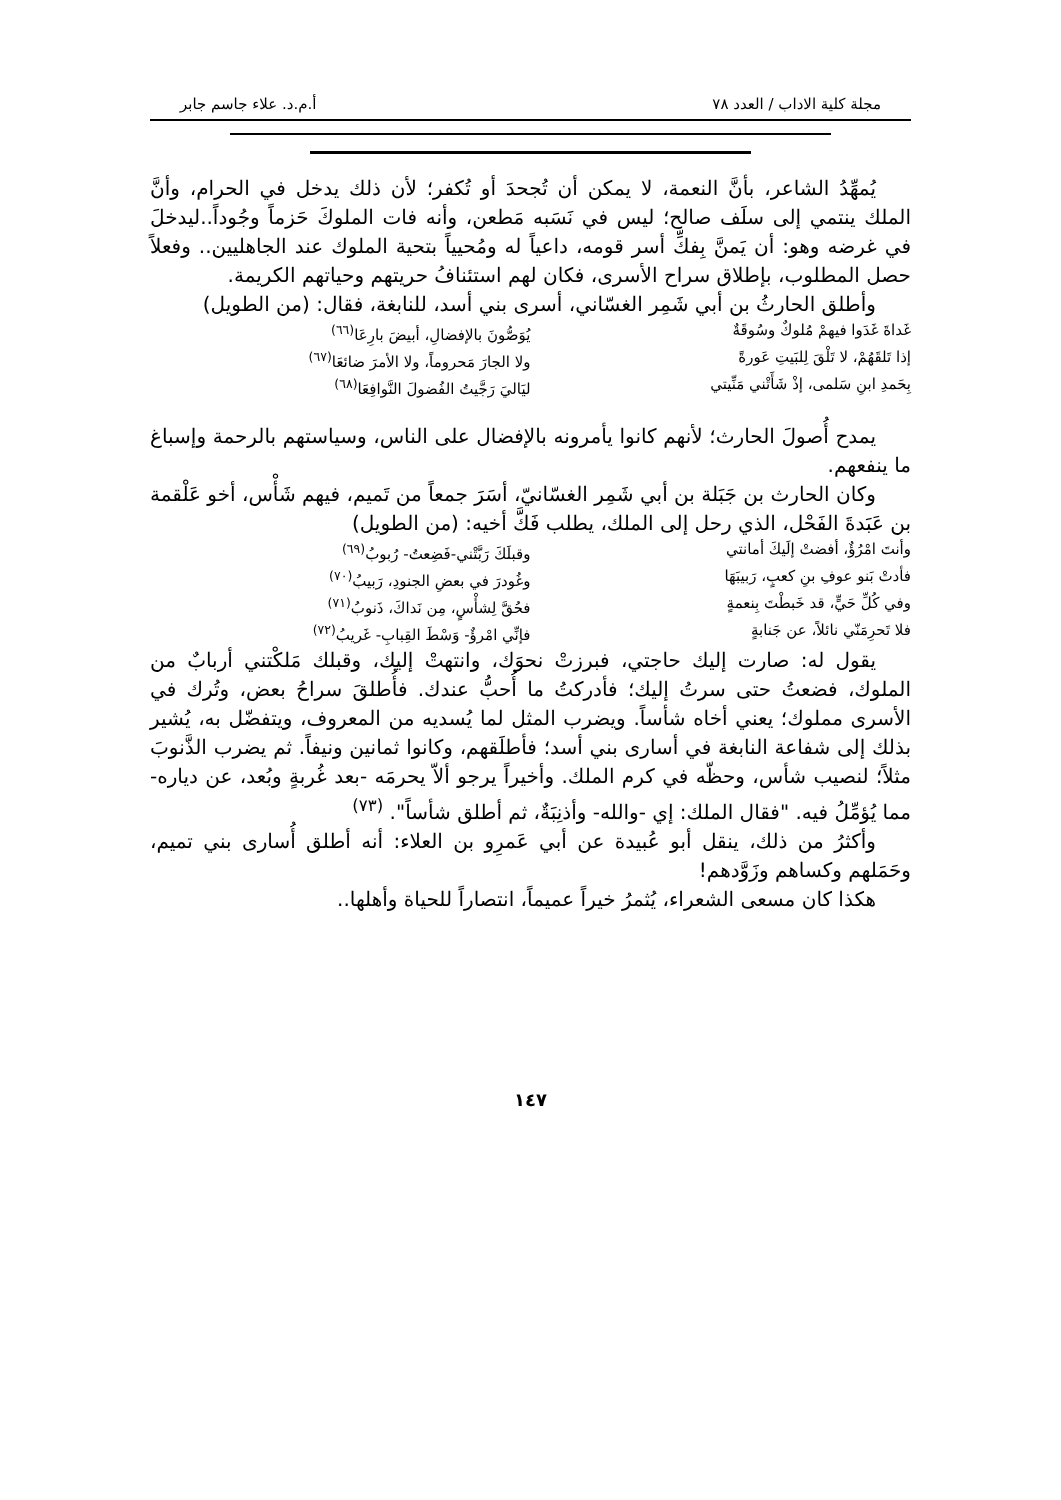مجلة كلية الاداب / العدد ٧٨ أ.م.د. علاء جاسم جابر
يُمهِّدُ الشاعر، بأنَّ النعمة، لا يمكن أن تُجحدَ أو تُكفر؛ لأن ذلك يدخل في الحرام، وأنَّ الملك ينتمي إلى سلَف صالح؛ ليس في نَسَبه مَطعن، وأنه فات الملوكَ حَزماً وجُوداً..ليدخلَ في غرضه وهو: أن يَمنَّ بِفكِّ أسر قومه، داعياً له ومُحيياً بتحية الملوك عند الجاهليين.. وفعلاً حصل المطلوب، بإطلاق سراح الأسرى، فكان لهم استئنافُ حريتهم وحياتهم الكريمة.
وأطلق الحارثُ بن أبي شَمِر الغسّاني، أسرى بني أسد، للنابغة، فقال: (من الطويل)
غَداةَ غَدَوا فيهمْ مُلوكٌ وسُوقَةٌ يُوَصُّونَ بالإفضالِ، أبيضَ بارِعَا<sup>(٦٦)</sup>
إذا تَلقَهُمْ، لا تَلْقَ لِلبَيتِ عَورةً ولا الجارَ مَحروماً، ولا الأمرَ ضائعَا<sup>(٦٧)</sup>
بِحَمدِ ابنِ سَلمى، إذْ شَأَتْني مَنِّيتي ليَاليَ رَجَّيتُ الفُضولَ النَّوافِعَا<sup>(٦٨)</sup>
يمدح أُصولَ الحارث؛ لأنهم كانوا يأمرونه بالإفضال على الناس، وسياستهم بالرحمة وإسباغ ما ينفعهم.
وكان الحارث بن جَبَلة بن أبي شَمِر الغسّانيّ، أسَرَ جمعاً من تَميم، فيهم شَأْس، أخو عَلْقمة بن عَبَدةَ الفَحْل، الذي رحل إلى الملك، يطلب فَكَّ أخيه: (من الطويل)
وأنتَ امْرُؤٌ، أفضتْ إلَيكَ أمانتي وقبلَكَ رَبَّتْني-فَضِعتُ- رُبوبُ<sup>(٦٩)</sup>
فأدتْ بَنو عوفِ بنِ كعبٍ، رَبيبَهَا وغُودرَ في بعضِ الجنودِ، رَبيبُ<sup>(٧٠)</sup>
وفي كُلِّ حَيٍّ، قد خَبطْتَ بِنعمةٍ فحُقَّ لِشأْسٍ، مِن نَداكَ، ذَنوبُ<sup>(٧١)</sup>
فلا تَحرِمَنّي نائلاً، عن جَنابةٍ فإنِّي امْرؤٌ- وَسْطَ القِبابِ- غَريبُ<sup>(٧٢)</sup>
يقول له: صارت إليك حاجتي، فبرزتْ نحوَك، وانتهتْ إليك، وقبلك مَلكْتني أربابٌ من الملوك، فضعتُ حتى سرتُ إليك؛ فأدركتُ ما أُحبُّ عندك. فأُطلقَ سراحُ بعض، وتُرك في الأسرى مملوك؛ يعني أخاه شأساً. ويضرب المثل لما يُسديه من المعروف، ويتفضّل به، يُشير بذلك إلى شفاعة النابغة في أسارى بني أسد؛ فأطلَقهم، وكانوا ثمانين ونيفاً. ثم يضرب الذَّنوبَ مثلاً؛ لنصيب شأس، وحظّه في كرم الملك. وأخيراً يرجو ألاّ يحرمَه -بعد غُربةٍ وبُعد، عن دياره- مما يُؤمِّلُ فيه. "فقال الملك: إي -والله- وأذنِبَةٌ، ثم أطلق شأساً". <sup>(٧٣)</sup>
وأكثرُ من ذلك، ينقل أبو عُبيدة عن أبي عَمرِو بن العلاء: أنه أطلق أُسارى بني تميم، وحَمَلهم وكساهم وزَوَّدهم!
هكذا كان مسعى الشعراء، يُثمرُ خيراً عميماً، انتصاراً للحياة وأهلها..
١٤٧